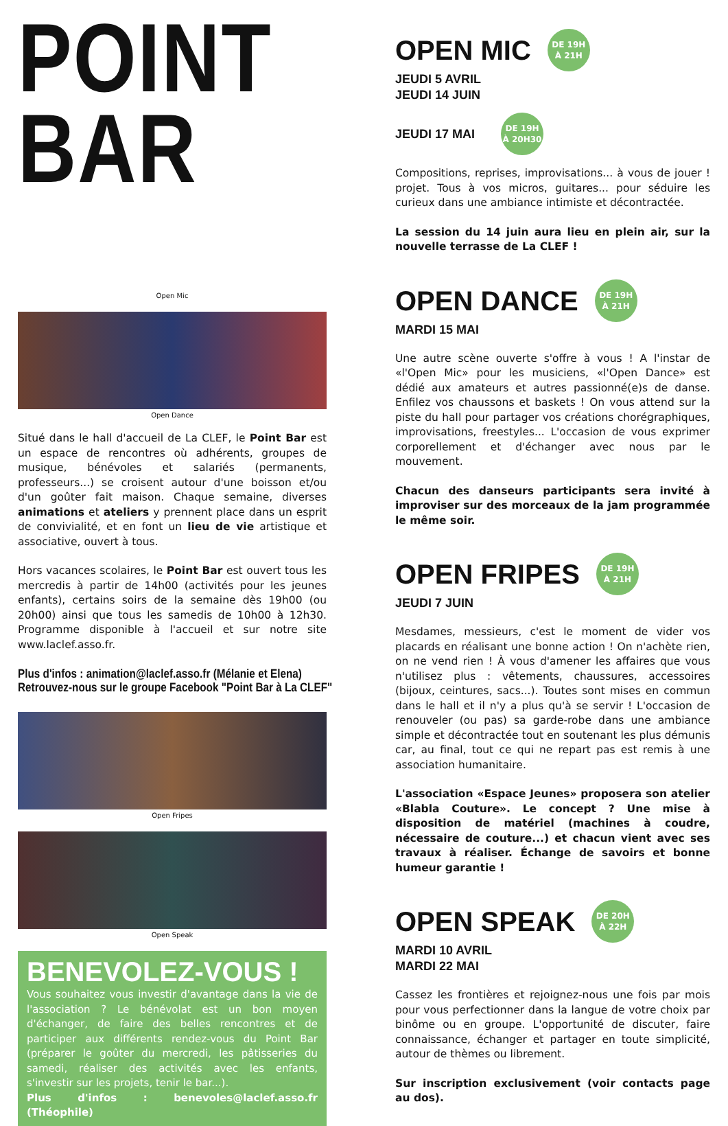POINT BAR
Open Mic
Open Dance
Situé dans le hall d'accueil de La CLEF, le Point Bar est un espace de rencontres où adhérents, groupes de musique, bénévoles et salariés (permanents, professeurs...) se croisent autour d'une boisson et/ou d'un goûter fait maison. Chaque semaine, diverses animations et ateliers y prennent place dans un esprit de convivialité, et en font un lieu de vie artistique et associative, ouvert à tous.
Hors vacances scolaires, le Point Bar est ouvert tous les mercredis à partir de 14h00 (activités pour les jeunes enfants), certains soirs de la semaine dès 19h00 (ou 20h00) ainsi que tous les samedis de 10h00 à 12h30. Programme disponible à l'accueil et sur notre site www.laclef.asso.fr.
Plus d'infos : animation@laclef.asso.fr (Mélanie et Elena)
Retrouvez-nous sur le groupe Facebook "Point Bar à La CLEF"
Open Fripes
Open Speak
BENEVOLEZ-VOUS !
Vous souhaitez vous investir d'avantage dans la vie de l'association ? Le bénévolat est un bon moyen d'échanger, de faire des belles rencontres et de participer aux différents rendez-vous du Point Bar (préparer le goûter du mercredi, les pâtisseries du samedi, réaliser des activités avec les enfants, s'investir sur les projets, tenir le bar...).
Plus d'infos : benevoles@laclef.asso.fr (Théophile)
OPEN MIC
DE 19H
À 21H
JEUDI 5 AVRIL
JEUDI 14 JUIN
JEUDI 17 MAI
DE 19H
À 20H30
Compositions, reprises, improvisations... à vous de jouer ! projet. Tous à vos micros, guitares... pour séduire les curieux dans une ambiance intimiste et décontractée.
La session du 14 juin aura lieu en plein air, sur la nouvelle terrasse de La CLEF !
OPEN DANCE
DE 19H
À 21H
MARDI 15 MAI
Une autre scène ouverte s'offre à vous ! A l'instar de «l'Open Mic» pour les musiciens, «l'Open Dance» est dédié aux amateurs et autres passionné(e)s de danse. Enfilez vos chaussons et baskets ! On vous attend sur la piste du hall pour partager vos créations chorégraphiques, improvisations, freestyles... L'occasion de vous exprimer corporellement et d'échanger avec nous par le mouvement.
Chacun des danseurs participants sera invité à improviser sur des morceaux de la jam programmée le même soir.
OPEN FRIPES
DE 19H
À 21H
JEUDI 7 JUIN
Mesdames, messieurs, c'est le moment de vider vos placards en réalisant une bonne action ! On n'achète rien, on ne vend rien ! À vous d'amener les affaires que vous n'utilisez plus : vêtements, chaussures, accessoires (bijoux, ceintures, sacs...). Toutes sont mises en commun dans le hall et il n'y a plus qu'à se servir ! L'occasion de renouveler (ou pas) sa garde-robe dans une ambiance simple et décontractée tout en soutenant les plus démunis car, au final, tout ce qui ne repart pas est remis à une association humanitaire.
L'association «Espace Jeunes» proposera son atelier «Blabla Couture». Le concept ? Une mise à disposition de matériel (machines à coudre, nécessaire de couture...) et chacun vient avec ses travaux à réaliser. Échange de savoirs et bonne humeur garantie !
OPEN SPEAK
DE 20H
À 22H
MARDI 10 AVRIL
MARDI 22 MAI
Cassez les frontières et rejoignez-nous une fois par mois pour vous perfectionner dans la langue de votre choix par binôme ou en groupe. L'opportunité de discuter, faire connaissance, échanger et partager en toute simplicité, autour de thèmes ou librement.
Sur inscription exclusivement (voir contacts page au dos).